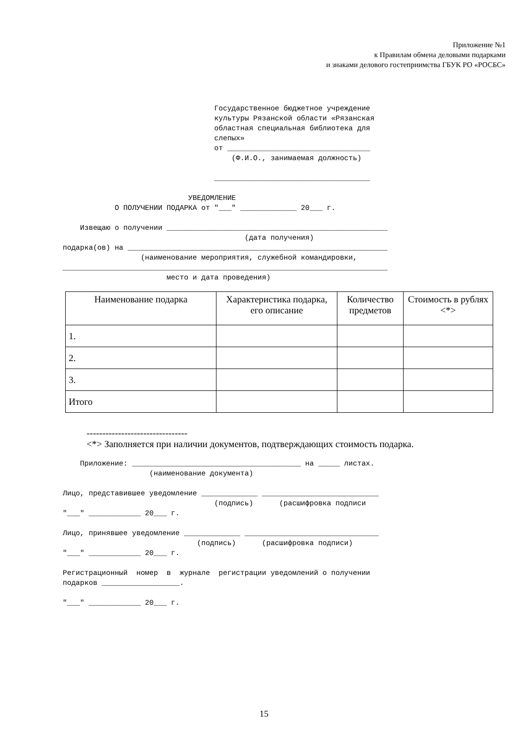Приложение №1
к Правилам обмена деловыми подарками
и знаками делового гостеприимства ГБУК РО «РОСБС»
Государственное бюджетное учреждение культуры Рязанской области «Рязанская областная специальная библиотека для слепых» от _________________________________ (Ф.И.О., занимаемая должность) ____________________________________ УВЕДОМЛЕНИЕ О ПОЛУЧЕНИИ ПОДАРКА от "___" _____________ 20___ г. Извещаю о получении ___________________________________________________ (дата получения) подарка(ов) на ____________________________________________________________ (наименование мероприятия, служебной командировки, ___________________________________________________________________________ место и дата проведения)
| Наименование подарка | Характеристика подарка, его описание | Количество предметов | Стоимость в рублях <*> |
| --- | --- | --- | --- |
| 1. | | | |
| 2. | | | |
| 3. | | | |
| Итого | | | |
--------------------------------
<*> Заполняется при наличии документов, подтверждающих стоимость подарка.
Приложение: _______________________________________ на _____ листах. (наименование документа) Лицо, представившее уведомление _____________ ___________________________ (подпись) (расшифровка подписи "___" ____________ 20___ г. Лицо, принявшее уведомление _____________ _______________________________ (подпись) (расшифровка подписи) "___" ____________ 20___ г. Регистрационный номер в журнале регистрации уведомлений о получении подарков __________________. "___" ____________ 20___ г.
15